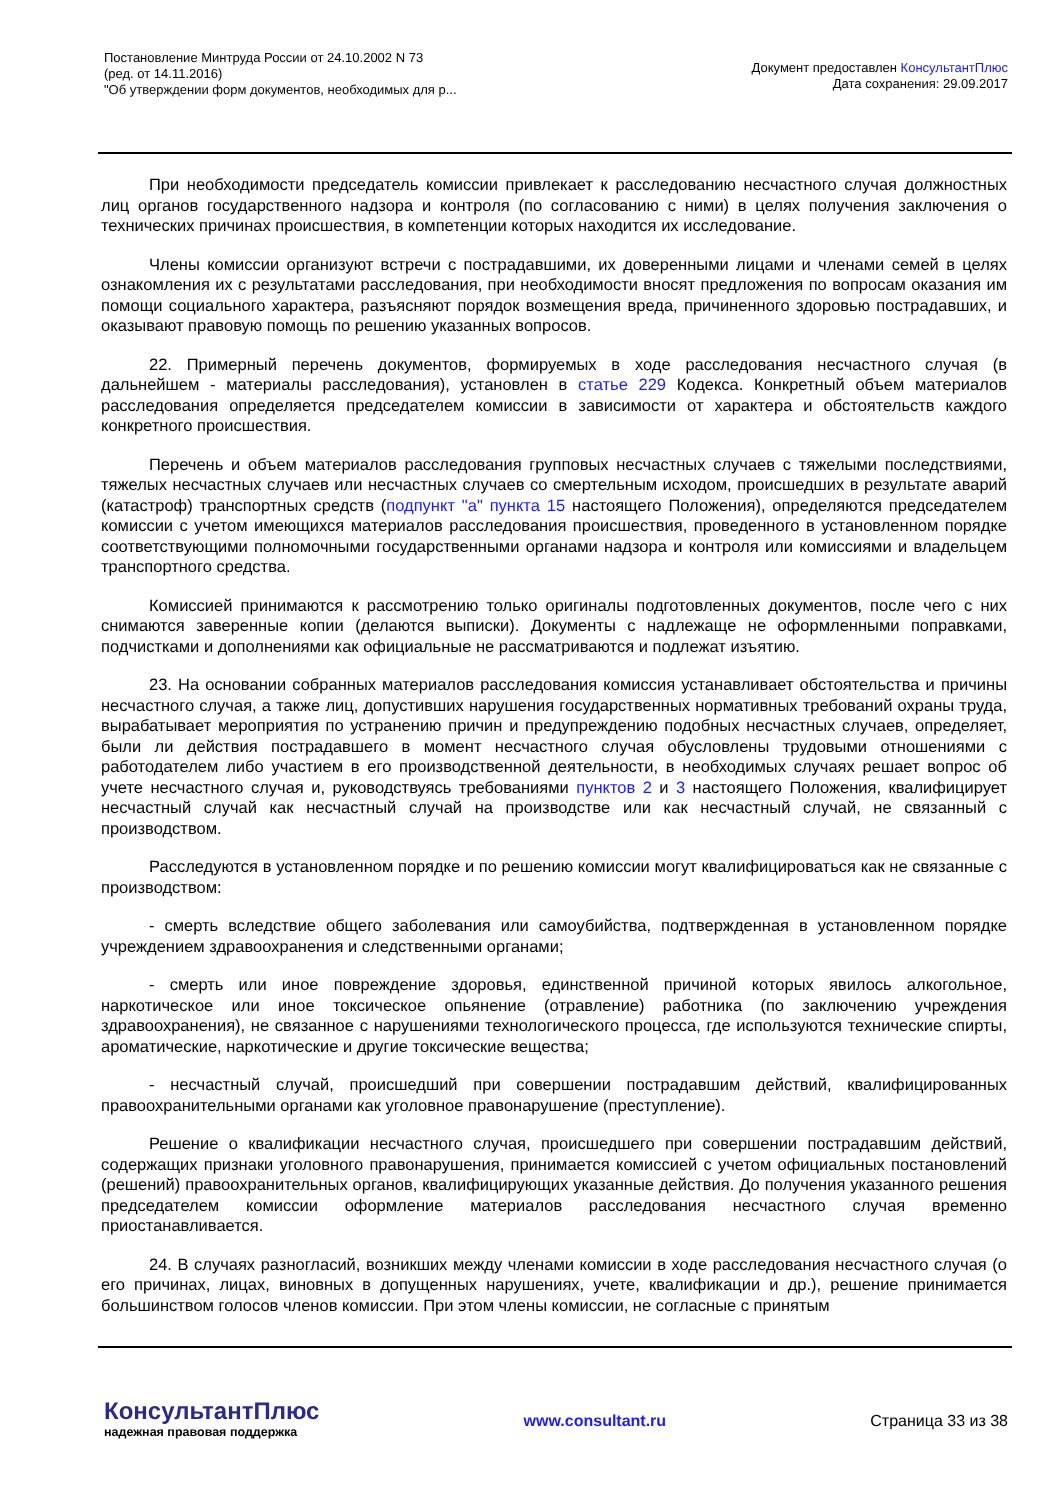Постановление Минтруда России от 24.10.2002 N 73
(ред. от 14.11.2016)
"Об утверждении форм документов, необходимых для р...
Документ предоставлен КонсультантПлюс
Дата сохранения: 29.09.2017
При необходимости председатель комиссии привлекает к расследованию несчастного случая должностных лиц органов государственного надзора и контроля (по согласованию с ними) в целях получения заключения о технических причинах происшествия, в компетенции которых находится их исследование.
Члены комиссии организуют встречи с пострадавшими, их доверенными лицами и членами семей в целях ознакомления их с результатами расследования, при необходимости вносят предложения по вопросам оказания им помощи социального характера, разъясняют порядок возмещения вреда, причиненного здоровью пострадавших, и оказывают правовую помощь по решению указанных вопросов.
22. Примерный перечень документов, формируемых в ходе расследования несчастного случая (в дальнейшем - материалы расследования), установлен в статье 229 Кодекса. Конкретный объем материалов расследования определяется председателем комиссии в зависимости от характера и обстоятельств каждого конкретного происшествия.
Перечень и объем материалов расследования групповых несчастных случаев с тяжелыми последствиями, тяжелых несчастных случаев или несчастных случаев со смертельным исходом, происшедших в результате аварий (катастроф) транспортных средств (подпункт "а" пункта 15 настоящего Положения), определяются председателем комиссии с учетом имеющихся материалов расследования происшествия, проведенного в установленном порядке соответствующими полномочными государственными органами надзора и контроля или комиссиями и владельцем транспортного средства.
Комиссией принимаются к рассмотрению только оригиналы подготовленных документов, после чего с них снимаются заверенные копии (делаются выписки). Документы с надлежаще не оформленными поправками, подчистками и дополнениями как официальные не рассматриваются и подлежат изъятию.
23. На основании собранных материалов расследования комиссия устанавливает обстоятельства и причины несчастного случая, а также лиц, допустивших нарушения государственных нормативных требований охраны труда, вырабатывает мероприятия по устранению причин и предупреждению подобных несчастных случаев, определяет, были ли действия пострадавшего в момент несчастного случая обусловлены трудовыми отношениями с работодателем либо участием в его производственной деятельности, в необходимых случаях решает вопрос об учете несчастного случая и, руководствуясь требованиями пунктов 2 и 3 настоящего Положения, квалифицирует несчастный случай как несчастный случай на производстве или как несчастный случай, не связанный с производством.
Расследуются в установленном порядке и по решению комиссии могут квалифицироваться как не связанные с производством:
- смерть вследствие общего заболевания или самоубийства, подтвержденная в установленном порядке учреждением здравоохранения и следственными органами;
- смерть или иное повреждение здоровья, единственной причиной которых явилось алкогольное, наркотическое или иное токсическое опьянение (отравление) работника (по заключению учреждения здравоохранения), не связанное с нарушениями технологического процесса, где используются технические спирты, ароматические, наркотические и другие токсические вещества;
- несчастный случай, происшедший при совершении пострадавшим действий, квалифицированных правоохранительными органами как уголовное правонарушение (преступление).
Решение о квалификации несчастного случая, происшедшего при совершении пострадавшим действий, содержащих признаки уголовного правонарушения, принимается комиссией с учетом официальных постановлений (решений) правоохранительных органов, квалифицирующих указанные действия. До получения указанного решения председателем комиссии оформление материалов расследования несчастного случая временно приостанавливается.
24. В случаях разногласий, возникших между членами комиссии в ходе расследования несчастного случая (о его причинах, лицах, виновных в допущенных нарушениях, учете, квалификации и др.), решение принимается большинством голосов членов комиссии. При этом члены комиссии, не согласные с принятым
КонсультантПлюс
надежная правовая поддержка
www.consultant.ru Страница 33 из 38